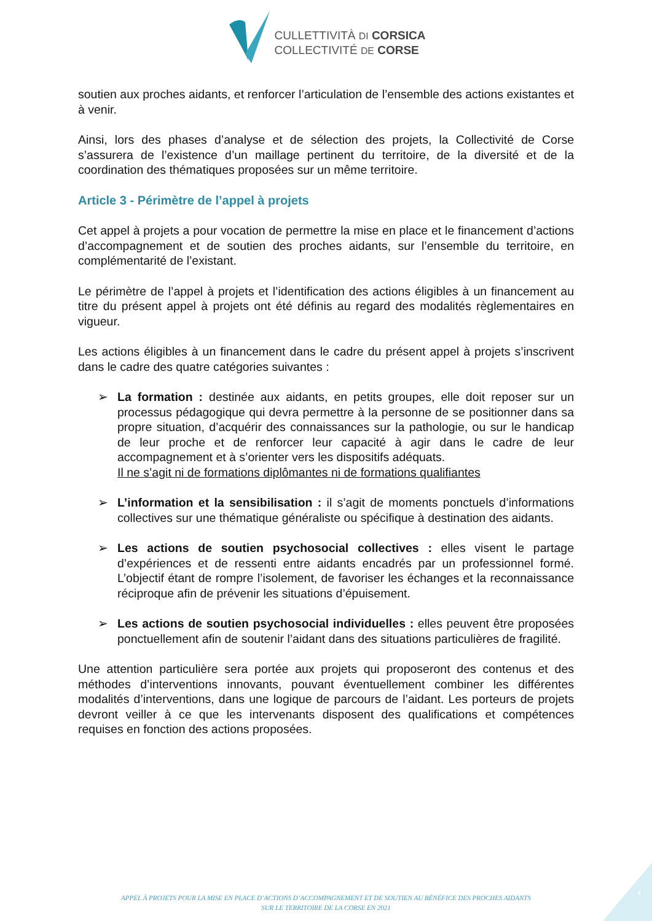CULLETTIVITÀ DI CORSICA
COLLECTIVITÉ DE CORSE
soutien aux proches aidants, et renforcer l’articulation de l’ensemble des actions existantes et à venir.
Ainsi, lors des phases d’analyse et de sélection des projets, la Collectivité de Corse s’assurera de l’existence d’un maillage pertinent du territoire, de la diversité et de la coordination des thématiques proposées sur un même territoire.
Article 3 - Périmètre de l’appel à projets
Cet appel à projets a pour vocation de permettre la mise en place et le financement d’actions d’accompagnement et de soutien des proches aidants, sur l’ensemble du territoire, en complémentarité de l’existant.
Le périmètre de l’appel à projets et l’identification des actions éligibles à un financement au titre du présent appel à projets ont été définis au regard des modalités règlementaires en vigueur.
Les actions éligibles à un financement dans le cadre du présent appel à projets s’inscrivent dans le cadre des quatre catégories suivantes :
➢ La formation : destinée aux aidants, en petits groupes, elle doit reposer sur un processus pédagogique qui devra permettre à la personne de se positionner dans sa propre situation, d’acquérir des connaissances sur la pathologie, ou sur le handicap de leur proche et de renforcer leur capacité à agir dans le cadre de leur accompagnement et à s’orienter vers les dispositifs adéquats.
Il ne s’agit ni de formations diplômantes ni de formations qualifiantes
➢ L’information et la sensibilisation : il s’agit de moments ponctuels d’informations collectives sur une thématique généraliste ou spécifique à destination des aidants.
➢ Les actions de soutien psychosocial collectives : elles visent le partage d’expériences et de ressenti entre aidants encadrés par un professionnel formé. L’objectif étant de rompre l’isolement, de favoriser les échanges et la reconnaissance réciproque afin de prévenir les situations d’épuisement.
➢ Les actions de soutien psychosocial individuelles : elles peuvent être proposées ponctuellement afin de soutenir l’aidant dans des situations particulières de fragilité.
Une attention particulière sera portée aux projets qui proposeront des contenus et des méthodes d’interventions innovants, pouvant éventuellement combiner les différentes modalités d’interventions, dans une logique de parcours de l’aidant. Les porteurs de projets devront veiller à ce que les intervenants disposent des qualifications et compétences requises en fonction des actions proposées.
APPEL À PROJETS POUR LA MISE EN PLACE D’ACTIONS D’ACCOMPAGNEMENT ET DE SOUTIEN AU BÉNÉFICE DES PROCHES AIDANTS
SUR LE TERRITOIRE DE LA CORSE EN 2021
4